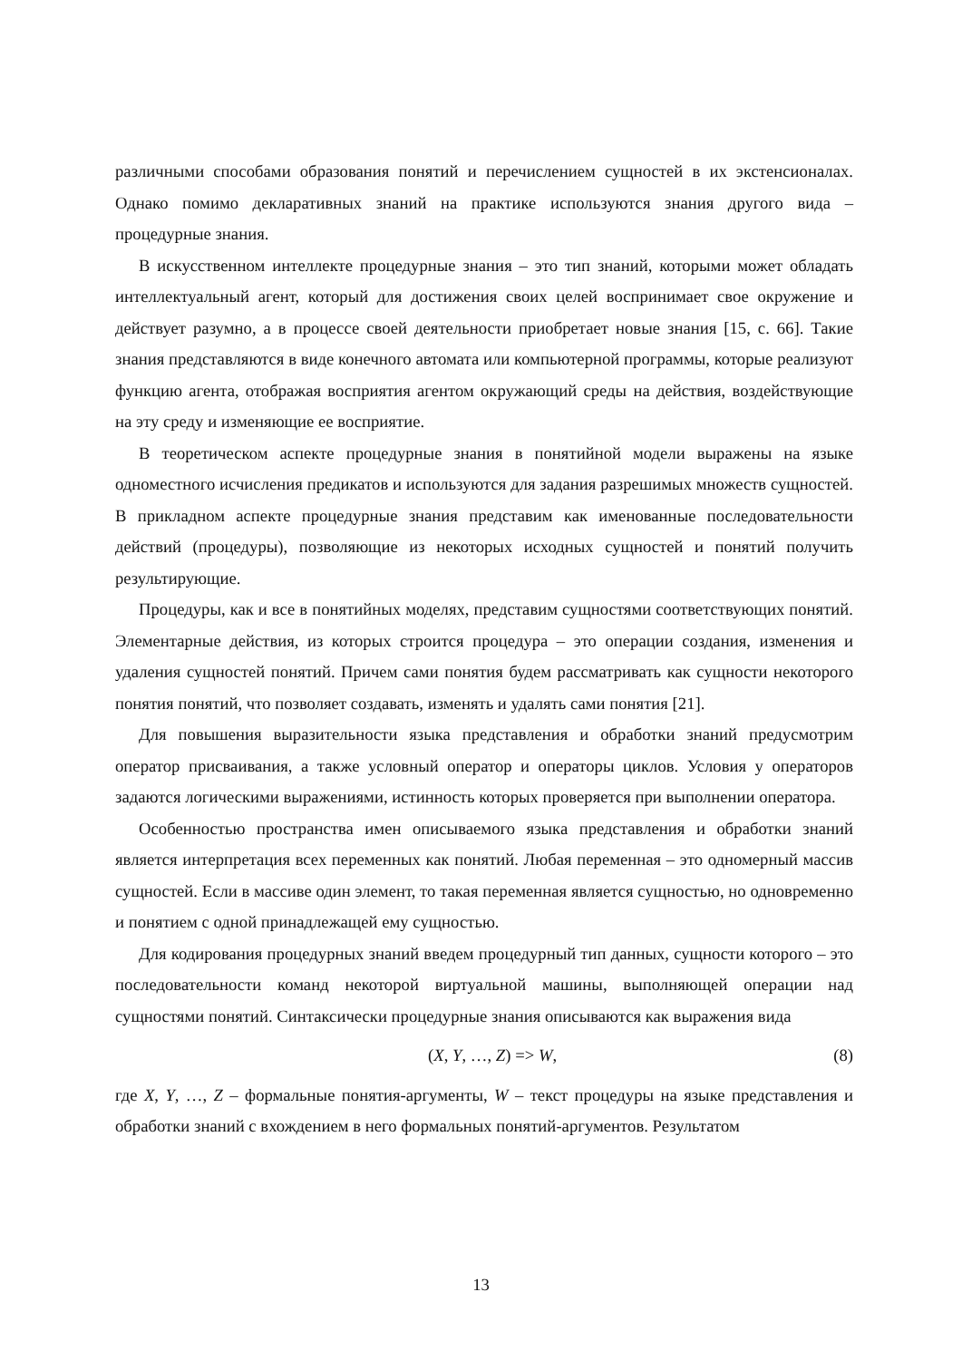различными способами образования понятий и перечислением сущностей в их экстенсионалах. Однако помимо декларативных знаний на практике используются знания другого вида – процедурные знания.
В искусственном интеллекте процедурные знания – это тип знаний, которыми может обладать интеллектуальный агент, который для достижения своих целей воспринимает свое окружение и действует разумно, а в процессе своей деятельности приобретает новые знания [15, с. 66]. Такие знания представляются в виде конечного автомата или компьютерной программы, которые реализуют функцию агента, отображая восприятия агентом окружающий среды на действия, воздействующие на эту среду и изменяющие ее восприятие.
В теоретическом аспекте процедурные знания в понятийной модели выражены на языке одноместного исчисления предикатов и используются для задания разрешимых множеств сущностей. В прикладном аспекте процедурные знания представим как именованные последовательности действий (процедуры), позволяющие из некоторых исходных сущностей и понятий получить результирующие.
Процедуры, как и все в понятийных моделях, представим сущностями соответствующих понятий. Элементарные действия, из которых строится процедура – это операции создания, изменения и удаления сущностей понятий. Причем сами понятия будем рассматривать как сущности некоторого понятия понятий, что позволяет создавать, изменять и удалять сами понятия [21].
Для повышения выразительности языка представления и обработки знаний предусмотрим оператор присваивания, а также условный оператор и операторы циклов. Условия у операторов задаются логическими выражениями, истинность которых проверяется при выполнении оператора.
Особенностью пространства имен описываемого языка представления и обработки знаний является интерпретация всех переменных как понятий. Любая переменная – это одномерный массив сущностей. Если в массиве один элемент, то такая переменная является сущностью, но одновременно и понятием с одной принадлежащей ему сущностью.
Для кодирования процедурных знаний введем процедурный тип данных, сущности которого – это последовательности команд некоторой виртуальной машины, выполняющей операции над сущностями понятий. Синтаксически процедурные знания описываются как выражения вида
(X, Y, …, Z) => W, (8)
где X, Y, …, Z – формальные понятия-аргументы, W – текст процедуры на языке представления и обработки знаний с вхождением в него формальных понятий-аргументов. Результатом
13